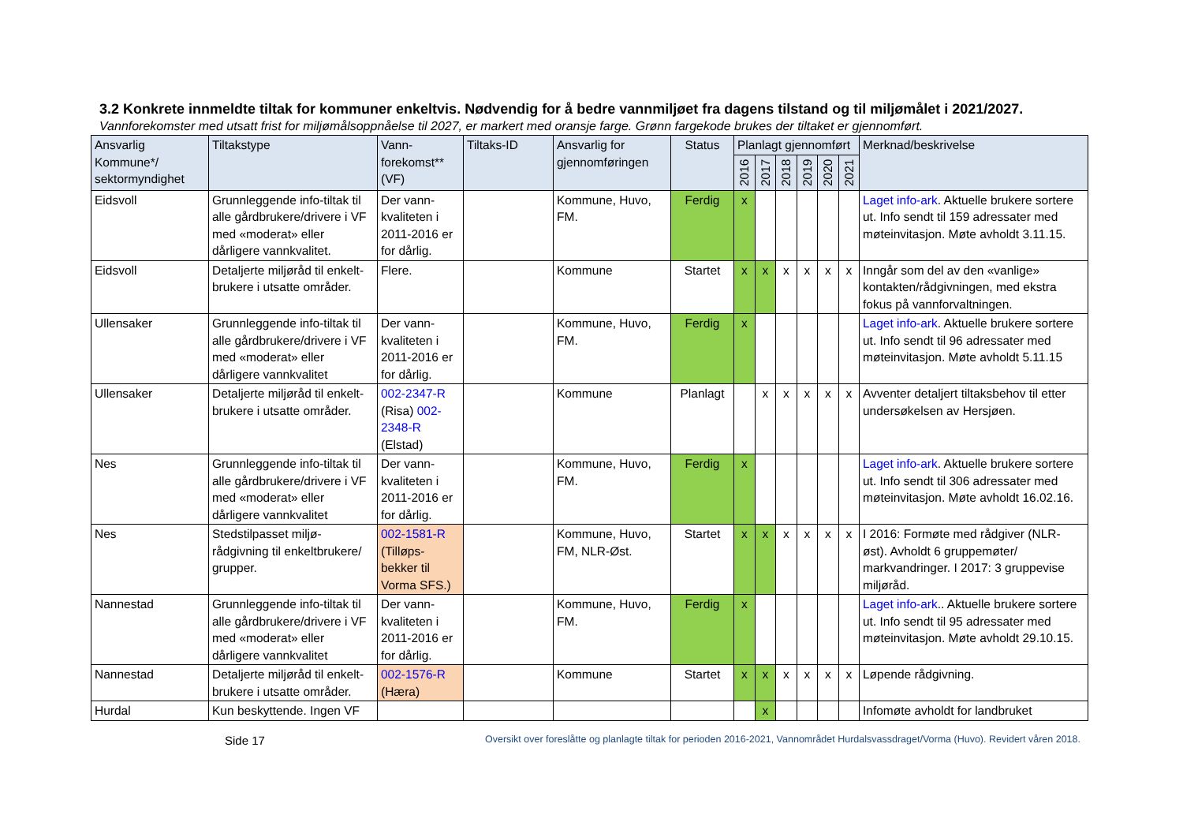3.2 Konkrete innmeldte tiltak for kommuner enkeltvis. Nødvendig for å bedre vannmiljøet fra dagens tilstand og til miljømålet i 2021/2027.
Vannforekomster med utsatt frist for miljømålsoppnåelse til 2027, er markert med oransje farge. Grønn fargekode brukes der tiltaket er gjennomført.
| Ansvarlig Kommune*/ sektormyndighet | Tiltakstype | Vann-forekomst** (VF) | Tiltaks-ID | Ansvarlig for gjennomføringen | Status | Planlagt gjennomført | | | | | | Merknad/beskrivelse |
| --- | --- | --- | --- | --- | --- | --- | --- | --- | --- | --- | --- | --- |
| | | | | | | 2016 | 2017 | 2018 | 2019 | 2020 | 2021 | |
| Eidsvoll | Grunnleggende info-tiltak til alle gårdbrukere/drivere i VF med «moderat» eller dårligere vannkvalitet. | Der vann-kvaliteten i 2011-2016 er for dårlig. | | Kommune, Huvo, FM. | Ferdig | x | | | | | | Laget info-ark . Aktuelle brukere sortere ut. Info sendt til 159 adressater med møteinvitasjon. Møte avholdt 3.11.15. |
| Eidsvoll | Detaljerte miljøråd til enkelt-brukere i utsatte områder. | Flere. | | Kommune | Startet | x | x | x | x | x | x | Inngår som del av den «vanlige» kontakten/rådgivningen, med ekstra fokus på vannforvaltningen. |
| Ullensaker | Grunnleggende info-tiltak til alle gårdbrukere/drivere i VF med «moderat» eller dårligere vannkvalitet | Der vann-kvaliteten i 2011-2016 er for dårlig. | | Kommune, Huvo, FM. | Ferdig | x | | | | | | Laget info-ark . Aktuelle brukere sortere ut. Info sendt til 96 adressater med møteinvitasjon. Møte avholdt 5.11.15 |
| Ullensaker | Detaljerte miljøråd til enkelt-brukere i utsatte områder. | 002-2347-R (Risa) 002-2348-R (Elstad) | | Kommune | Planlagt | | x | x | x | x | x | Avventer detaljert tiltaksbehov til etter undersøkelsen av Hersjøen. |
| Nes | Grunnleggende info-tiltak til alle gårdbrukere/drivere i VF med «moderat» eller dårligere vannkvalitet | Der vann-kvaliteten i 2011-2016 er for dårlig. | | Kommune, Huvo, FM. | Ferdig | x | | | | | | Laget info-ark . Aktuelle brukere sortere ut. Info sendt til 306 adressater med møteinvitasjon. Møte avholdt 16.02.16. |
| Nes | Stedstilpasset miljø-rådgivning til enkeltbrukere/ grupper. | 002-1581-R (Tilløps-bekker til Vorma SFS.) | | Kommune, Huvo, FM, NLR-Øst. | Startet | x | x | x | x | x | x | I 2016: Formøte med rådgiver (NLR-øst). Avholdt 6 gruppemøter/ markvandringer. I 2017: 3 gruppevise miljøråd. |
| Nannestad | Grunnleggende info-tiltak til alle gårdbrukere/drivere i VF med «moderat» eller dårligere vannkvalitet | Der vann-kvaliteten i 2011-2016 er for dårlig. | | Kommune, Huvo, FM. | Ferdig | x | | | | | | Laget info-ark .. Aktuelle brukere sortere ut. Info sendt til 95 adressater med møteinvitasjon. Møte avholdt 29.10.15. |
| Nannestad | Detaljerte miljøråd til enkelt-brukere i utsatte områder. | 002-1576-R (Hæra) | | Kommune | Startet | x | x | x | x | x | x | Løpende rådgivning. |
| Hurdal | Kun beskyttende. Ingen VF | | | | | | x | | | | | Infomøte avholdt for landbruket |
Side 17 Oversikt over foreslåtte og planlagte tiltak for perioden 2016-2021, Vannområdet Hurdalsvassdraget/Vorma (Huvo). Revidert våren 2018.